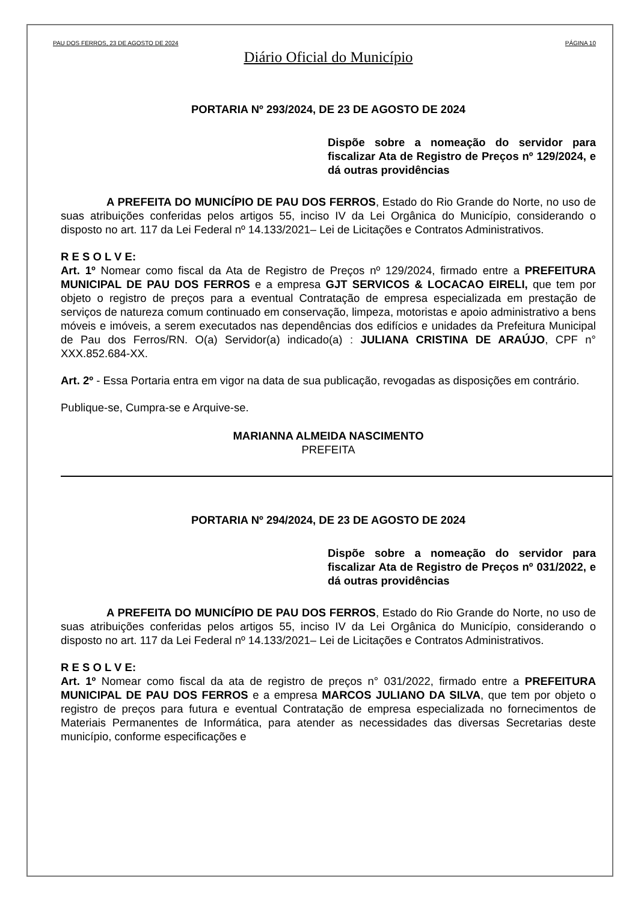PAU DOS FERROS, 23 DE AGOSTO DE 2024 PÁGINA 10
Diário Oficial do Município
PORTARIA Nº 293/2024, DE 23 DE AGOSTO DE 2024
Dispõe sobre a nomeação do servidor para fiscalizar Ata de Registro de Preços nº 129/2024, e dá outras providências
A PREFEITA DO MUNICÍPIO DE PAU DOS FERROS, Estado do Rio Grande do Norte, no uso de suas atribuições conferidas pelos artigos 55, inciso IV da Lei Orgânica do Município, considerando o disposto no art. 117 da Lei Federal nº 14.133/2021– Lei de Licitações e Contratos Administrativos.
R E S O L V E:
Art. 1º Nomear como fiscal da Ata de Registro de Preços nº 129/2024, firmado entre a PREFEITURA MUNICIPAL DE PAU DOS FERROS e a empresa GJT SERVICOS & LOCACAO EIRELI, que tem por objeto o registro de preços para a eventual Contratação de empresa especializada em prestação de serviços de natureza comum continuado em conservação, limpeza, motoristas e apoio administrativo a bens móveis e imóveis, a serem executados nas dependências dos edifícios e unidades da Prefeitura Municipal de Pau dos Ferros/RN. O(a) Servidor(a) indicado(a) : JULIANA CRISTINA DE ARAÚJO, CPF n° XXX.852.684-XX.
Art. 2º - Essa Portaria entra em vigor na data de sua publicação, revogadas as disposições em contrário.
Publique-se, Cumpra-se e Arquive-se.
MARIANNA ALMEIDA NASCIMENTO
PREFEITA
PORTARIA Nº 294/2024, DE 23 DE AGOSTO DE 2024
Dispõe sobre a nomeação do servidor para fiscalizar Ata de Registro de Preços nº 031/2022, e dá outras providências
A PREFEITA DO MUNICÍPIO DE PAU DOS FERROS, Estado do Rio Grande do Norte, no uso de suas atribuições conferidas pelos artigos 55, inciso IV da Lei Orgânica do Município, considerando o disposto no art. 117 da Lei Federal nº 14.133/2021– Lei de Licitações e Contratos Administrativos.
R E S O L V E:
Art. 1º Nomear como fiscal da ata de registro de preços n° 031/2022, firmado entre a PREFEITURA MUNICIPAL DE PAU DOS FERROS e a empresa MARCOS JULIANO DA SILVA, que tem por objeto o registro de preços para futura e eventual Contratação de empresa especializada no fornecimentos de Materiais Permanentes de Informática, para atender as necessidades das diversas Secretarias deste município, conforme especificações e